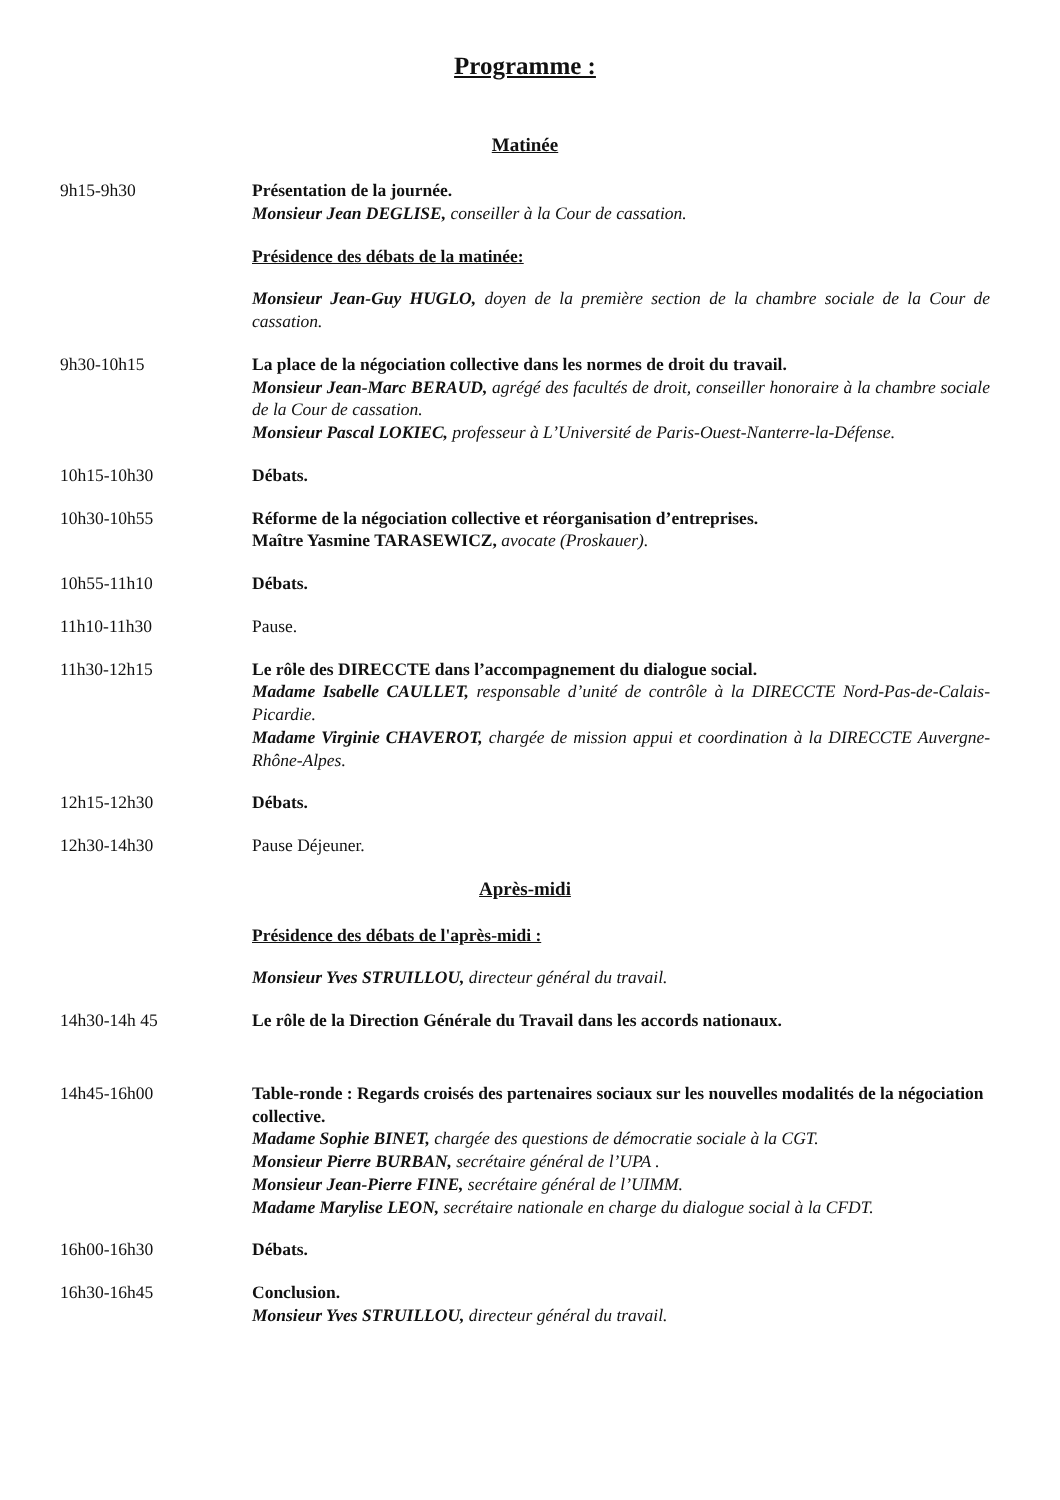Programme :
Matinée
9h15-9h30 Présentation de la journée.
Monsieur Jean DEGLISE, conseiller à la Cour de cassation.
Présidence des débats de la matinée:
Monsieur Jean-Guy HUGLO, doyen de la première section de la chambre sociale de la Cour de cassation.
9h30-10h15 La place de la négociation collective dans les normes de droit du travail.
Monsieur Jean-Marc BERAUD, agrégé des facultés de droit, conseiller honoraire à la chambre sociale de la Cour de cassation.
Monsieur Pascal LOKIEC, professeur à L’Université de Paris-Ouest-Nanterre-la-Défense.
10h15-10h30 Débats.
10h30-10h55 Réforme de la négociation collective et réorganisation d’entreprises.
Maître Yasmine TARASEWICZ, avocate (Proskauer).
10h55-11h10 Débats.
11h10-11h30 Pause.
11h30-12h15 Le rôle des DIRECCTE dans l’accompagnement du dialogue social.
Madame Isabelle CAULLET, responsable d’unité de contrôle à la DIRECCTE Nord-Pas-de-Calais-Picardie.
Madame Virginie CHAVEROT, chargée de mission appui et coordination à la DIRECCTE Auvergne-Rhône-Alpes.
12h15-12h30 Débats.
12h30-14h30 Pause Déjeuner.
Après-midi
Présidence des débats de l'après-midi :
Monsieur Yves STRUILLOU, directeur général du travail.
14h30-14h 45 Le rôle de la Direction Générale du Travail dans les accords nationaux.
14h45-16h00 Table-ronde : Regards croisés des partenaires sociaux sur les nouvelles modalités de la négociation collective.
Madame Sophie BINET, chargée des questions de démocratie sociale à la CGT.
Monsieur Pierre BURBAN, secrétaire général de l’UPA .
Monsieur Jean-Pierre FINE, secrétaire général de l’UIMM.
Madame Marylise LEON, secrétaire nationale en charge du dialogue social à la CFDT.
16h00-16h30 Débats.
16h30-16h45 Conclusion.
Monsieur Yves STRUILLOU, directeur général du travail.